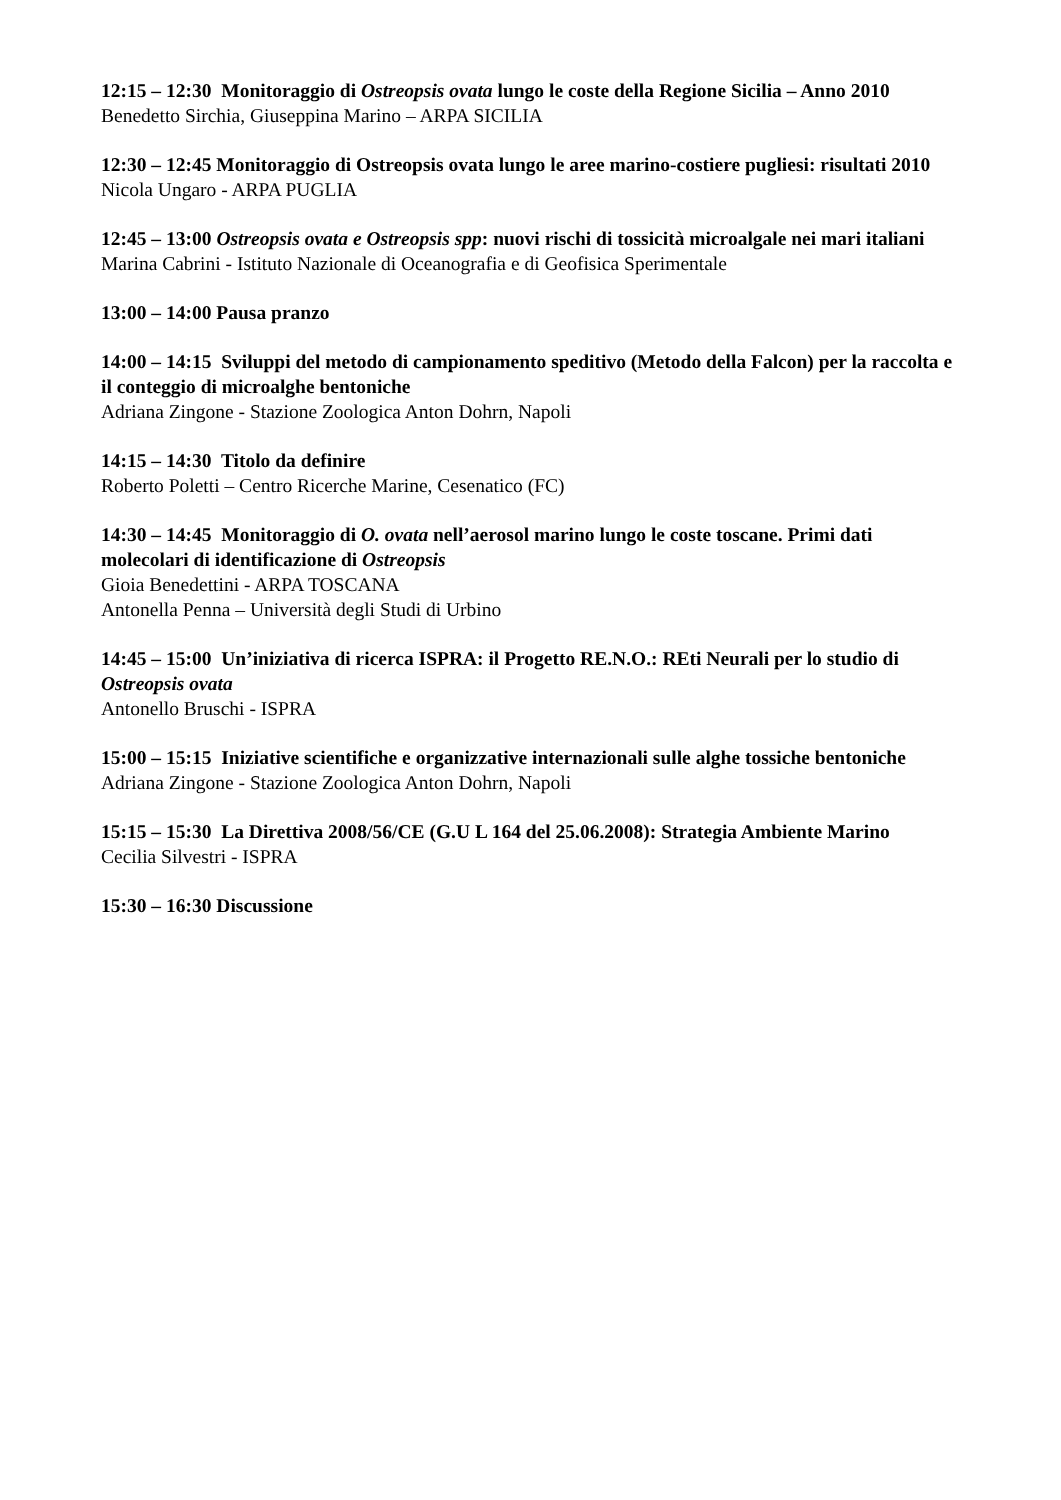12:15 – 12:30 Monitoraggio di Ostreopsis ovata lungo le coste della Regione Sicilia – Anno 2010
Benedetto Sirchia, Giuseppina Marino – ARPA SICILIA
12:30 – 12:45 Monitoraggio di Ostreopsis ovata lungo le aree marino-costiere pugliesi: risultati 2010
Nicola Ungaro - ARPA PUGLIA
12:45 – 13:00 Ostreopsis ovata e Ostreopsis spp: nuovi rischi di tossicità microalgale nei mari italiani
Marina Cabrini - Istituto Nazionale di Oceanografia e di Geofisica Sperimentale
13:00 – 14:00 Pausa pranzo
14:00 – 14:15 Sviluppi del metodo di campionamento speditivo (Metodo della Falcon) per la raccolta e il conteggio di microalghe bentoniche
Adriana Zingone - Stazione Zoologica Anton Dohrn, Napoli
14:15 – 14:30 Titolo da definire
Roberto Poletti – Centro Ricerche Marine, Cesenatico (FC)
14:30 – 14:45 Monitoraggio di O. ovata nell’aerosol marino lungo le coste toscane. Primi dati molecolari di identificazione di Ostreopsis
Gioia Benedettini - ARPA TOSCANA
Antonella Penna – Università degli Studi di Urbino
14:45 – 15:00 Un’iniziativa di ricerca ISPRA: il Progetto RE.N.O.: REti Neurali per lo studio di Ostreopsis ovata
Antonello Bruschi - ISPRA
15:00 – 15:15 Iniziative scientifiche e organizzative internazionali sulle alghe tossiche bentoniche
Adriana Zingone - Stazione Zoologica Anton Dohrn, Napoli
15:15 – 15:30 La Direttiva 2008/56/CE (G.U L 164 del 25.06.2008): Strategia Ambiente Marino
Cecilia Silvestri - ISPRA
15:30 – 16:30 Discussione